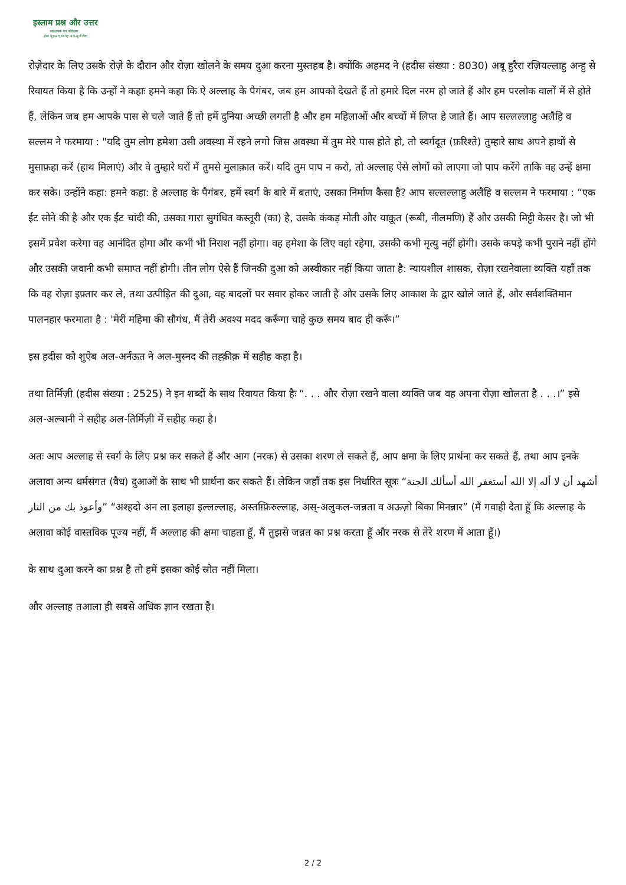इस्लाम प्रश्न और उत्तर
संस्थापक एवं पर्यवेक्षक :
शैख़ मुहम्मद सालेह अल-मुनज्जिद
रोज़ेदार के लिए उसके रोज़े के दौरान और रोज़ा खोलने के समय दुआ करना मुस्तहब है। क्योंकि अहमद ने (हदीस संख्या : 8030) अबू हुरैरा रज़ियल्लाहु अन्हु से रिवायत किया है कि उन्हों ने कहाः हमने कहा कि ऐ अल्लाह के पैगंबर, जब हम आपको देखते हैं तो हमारे दिल नरम हो जाते हैं और हम परलोक वालों में से होते हैं, लेकिन जब हम आपके पास से चले जाते हैं तो हमें दुनिया अच्छी लगती है और हम महिलाओं और बच्चों में लिप्त हे जाते हैं। आप सल्लल्लाहु अलैहि व सल्लम ने फरमाया : "यदि तुम लोग हमेशा उसी अवस्था में रहने लगो जिस अवस्था में तुम मेरे पास होते हो, तो स्वर्गदूत (फ़रिश्ते) तुम्हारे साथ अपने हाथों से मुसाफ़हा करें (हाथ मिलाएं) और वे तुम्हारे घरों में तुमसे मुलाक़ात करें। यदि तुम पाप न करो, तो अल्लाह ऐसे लोगों को लाएगा जो पाप करेंगे ताकि वह उन्हें क्षमा कर सके। उन्होंने कहा: हमने कहा: हे अल्लाह के पैगंबर, हमें स्वर्ग के बारे में बताएं, उसका निर्माण कैसा है? आप सल्लल्लाहु अलैहि व सल्लम ने फरमाया : “एक ईंट सोने की है और एक ईंट चांदी की, उसका गारा सुगंधित कस्तूरी (का) है, उसके कंकड़ मोती और याक़ूत (रूबी, नीलमणि) हैं और उसकी मिट्टी केसर है। जो भी इसमें प्रवेश करेगा वह आनंदित होगा और कभी भी निराश नहीं होगा। वह हमेशा के लिए वहां रहेगा, उसकी कभी मृत्यु नहीं होगी। उसके कपड़े कभी पुराने नहीं होंगे और उसकी जवानी कभी समाप्त नहीं होगी। तीन लोग ऐसे हैं जिनकी दुआ को अस्वीकार नहीं किया जाता है: न्यायशील शासक, रोज़ा रखनेवाला व्यक्ति यहाँ तक कि वह रोज़ा इफ़्तार कर ले, तथा उत्पीड़ित की दुआ, वह बादलों पर सवार होकर जाती है और उसके लिए आकाश के द्वार खोले जाते हैं, और सर्वशक्तिमान पालनहार फरमाता है : 'मेरी महिमा की सौगंध, मैं तेरी अवश्य मदद करूँगा चाहे कुछ समय बाद ही करूँ।”
इस हदीस को शुऐब अल-अर्नऊत ने अल-मुस्नद की तह्क़ीक़ में सहीह कहा है।
तथा तिर्मिज़ी (हदीस संख्या : 2525) ने इन शब्दों के साथ रिवायत किया हैः “. . . और रोज़ा रखने वाला व्यक्ति जब वह अपना रोज़ा खोलता है . . .।” इसे अल-अल्बानी ने सहीह अल-तिर्मिज़ी में सहीह कहा है।
अतः आप अल्लाह से स्वर्ग के लिए प्रश्न कर सकते हैं और आग (नरक) से उसका शरण ले सकते हैं, आप क्षमा के लिए प्रार्थना कर सकते हैं, तथा आप इनके अलावा अन्य धर्मसंगत (वैध) दुआओं के साथ भी प्रार्थना कर सकते हैं। लेकिन जहाँ तक इस निर्धारित सूत्रः “أشهد أن لا أله إلا الله أستغفر الله أسألك الجنة وأعوذ بك من النار” “अश्हदो अन ला इलाहा इल्लल्लाह, अस्तग़्फ़िरुल्लाह, अस्-अलुकल-जन्नता व अऊज़ो बिका मिनन्नार” (मैं गवाही देता हूँ कि अल्लाह के अलावा कोई वास्तविक पूज्य नहीं, मैं अल्लाह की क्षमा चाहता हूँ, मैं तुझसे जन्नत का प्रश्न करता हूँ और नरक से तेरे शरण में आता हूँ।)
के साथ दुआ करने का प्रश्न है तो हमें इसका कोई स्रोत नहीं मिला।
और अल्लाह तआला ही सबसे अधिक ज्ञान रखता है।
2 / 2